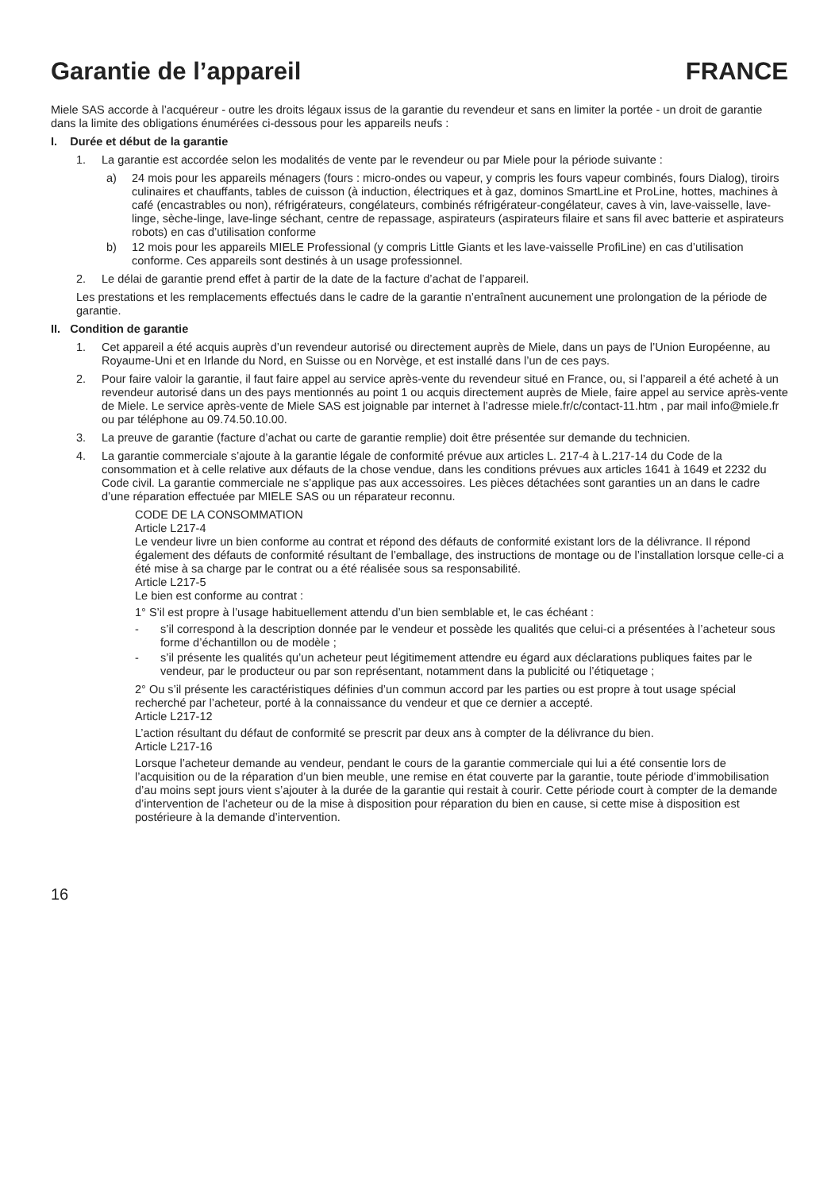Garantie de l’appareil FRANCE
Miele SAS accorde à l’acquéreur - outre les droits légaux issus de la garantie du revendeur et sans en limiter la portée - un droit de garantie dans la limite des obligations énumérées ci-dessous pour les appareils neufs :
I. Durée et début de la garantie
1. La garantie est accordée selon les modalités de vente par le revendeur ou par Miele pour la période suivante :
a) 24 mois pour les appareils ménagers (fours : micro-ondes ou vapeur, y compris les fours vapeur combinés, fours Dialog), tiroirs culinaires et chauffants, tables de cuisson (à induction, électriques et à gaz, dominos SmartLine et ProLine, hottes, machines à café (encastrables ou non), réfrigérateurs, congélateurs, combinés réfrigérateur-congélateur, caves à vin, lave-vaisselle, lave-linge, sèche-linge, lave-linge séchant, centre de repassage, aspirateurs (aspirateurs filaire et sans fil avec batterie et aspirateurs robots) en cas d’utilisation conforme
b) 12 mois pour les appareils MIELE Professional (y compris Little Giants et les lave-vaisselle ProfiLine) en cas d’utilisation conforme. Ces appareils sont destinés à un usage professionnel.
2. Le délai de garantie prend effet à partir de la date de la facture d’achat de l’appareil.
Les prestations et les remplacements effectués dans le cadre de la garantie n’entraînent aucunement une prolongation de la période de garantie.
II. Condition de garantie
1. Cet appareil a été acquis auprès d’un revendeur autorisé ou directement auprès de Miele, dans un pays de l’Union Européenne, au Royaume-Uni et en Irlande du Nord, en Suisse ou en Norvège, et est installé dans l’un de ces pays.
2. Pour faire valoir la garantie, il faut faire appel au service après-vente du revendeur situé en France, ou, si l’appareil a été acheté à un revendeur autorisé dans un des pays mentionnés au point 1 ou acquis directement auprès de Miele, faire appel au service après-vente de Miele. Le service après-vente de Miele SAS est joignable par internet à l’adresse miele.fr/c/contact-11.htm , par mail info@miele.fr ou par téléphone au 09.74.50.10.00.
3. La preuve de garantie (facture d’achat ou carte de garantie remplie) doit être présentée sur demande du technicien.
4. La garantie commerciale s’ajoute à la garantie légale de conformité prévue aux articles L. 217-4 à L.217-14 du Code de la consommation et à celle relative aux défauts de la chose vendue, dans les conditions prévues aux articles 1641 à 1649 et 2232 du Code civil. La garantie commerciale ne s’applique pas aux accessoires. Les pièces détachées sont garanties un an dans le cadre d’une réparation effectuée par MIELE SAS ou un réparateur reconnu.
CODE DE LA CONSOMMATION
Article L217-4
Le vendeur livre un bien conforme au contrat et répond des défauts de conformité existant lors de la délivrance. Il répond également des défauts de conformité résultant de l’emballage, des instructions de montage ou de l’installation lorsque celle-ci a été mise à sa charge par le contrat ou a été réalisée sous sa responsabilité.
Article L217-5
Le bien est conforme au contrat :
1° S’il est propre à l’usage habituellement attendu d’un bien semblable et, le cas échéant :
- s’il correspond à la description donnée par le vendeur et possède les qualités que celui-ci a présentées à l’acheteur sous forme d’échantillon ou de modèle ;
- s’il présente les qualités qu’un acheteur peut légitimement attendre eu égard aux déclarations publiques faites par le vendeur, par le producteur ou par son représentant, notamment dans la publicité ou l’étiquetage ;
2° Ou s’il présente les caractéristiques définies d’un commun accord par les parties ou est propre à tout usage spécial recherché par l’acheteur, porté à la connaissance du vendeur et que ce dernier a accepté.
Article L217-12
L’action résultant du défaut de conformité se prescrit par deux ans à compter de la délivrance du bien.
Article L217-16
Lorsque l’acheteur demande au vendeur, pendant le cours de la garantie commerciale qui lui a été consentie lors de l’acquisition ou de la réparation d’un bien meuble, une remise en état couverte par la garantie, toute période d’immobilisation d’au moins sept jours vient s’ajouter à la durée de la garantie qui restait à courir. Cette période court à compter de la demande d’intervention de l’acheteur ou de la mise à disposition pour réparation du bien en cause, si cette mise à disposition est postérieure à la demande d’intervention.
16